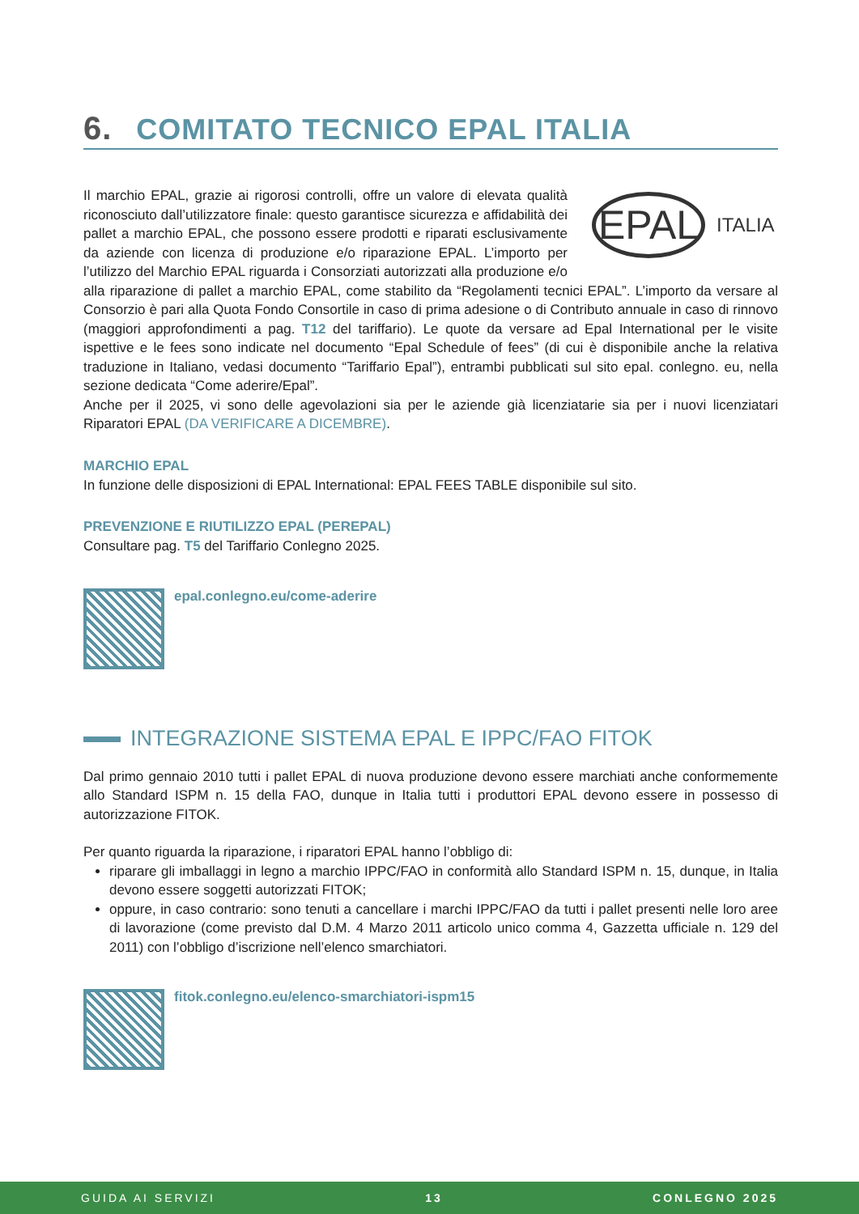6. COMITATO TECNICO EPAL ITALIA
EPAL
ITALIA
Il marchio EPAL, grazie ai rigorosi controlli, offre un valore di elevata qualità riconosciuto dall’utilizzatore finale: questo garantisce sicurezza e affidabilità dei pallet a marchio EPAL, che possono essere prodotti e riparati esclusivamente da aziende con licenza di produzione e/o riparazione EPAL. L’importo per l’utilizzo del Marchio EPAL riguarda i Consorziati autorizzati alla produzione e/o alla riparazione di pallet a marchio EPAL, come stabilito da “Regolamenti tecnici EPAL”. L’importo da versare al Consorzio è pari alla Quota Fondo Consortile in caso di prima adesione o di Contributo annuale in caso di rinnovo (maggiori approfondimenti a pag. T12 del tariffario). Le quote da versare ad Epal International per le visite ispettive e le fees sono indicate nel documento “Epal Schedule of fees” (di cui è disponibile anche la relativa traduzione in Italiano, vedasi documento “Tariffario Epal”), entrambi pubblicati sul sito epal. conlegno. eu, nella sezione dedicata “Come aderire/Epal”.
Anche per il 2025, vi sono delle agevolazioni sia per le aziende già licenziatarie sia per i nuovi licenziatari Riparatori EPAL (DA VERIFICARE A DICEMBRE).
MARCHIO EPAL
In funzione delle disposizioni di EPAL International: EPAL FEES TABLE disponibile sul sito.
PREVENZIONE E RIUTILIZZO EPAL (PEREPAL)
Consultare pag. T5 del Tariffario Conlegno 2025.
epal.conlegno.eu/come-aderire
INTEGRAZIONE SISTEMA EPAL E IPPC/FAO FITOK
Dal primo gennaio 2010 tutti i pallet EPAL di nuova produzione devono essere marchiati anche conformemente allo Standard ISPM n. 15 della FAO, dunque in Italia tutti i produttori EPAL devono essere in possesso di autorizzazione FITOK.
Per quanto riguarda la riparazione, i riparatori EPAL hanno l’obbligo di:
riparare gli imballaggi in legno a marchio IPPC/FAO in conformità allo Standard ISPM n. 15, dunque, in Italia devono essere soggetti autorizzati FITOK;
oppure, in caso contrario: sono tenuti a cancellare i marchi IPPC/FAO da tutti i pallet presenti nelle loro aree di lavorazione (come previsto dal D.M. 4 Marzo 2011 articolo unico comma 4, Gazzetta ufficiale n. 129 del 2011) con l’obbligo d’iscrizione nell’elenco smarchiatori.
fitok.conlegno.eu/elenco-smarchiatori-ispm15
GUIDA AI SERVIZI 13 CONLEGNO 2025